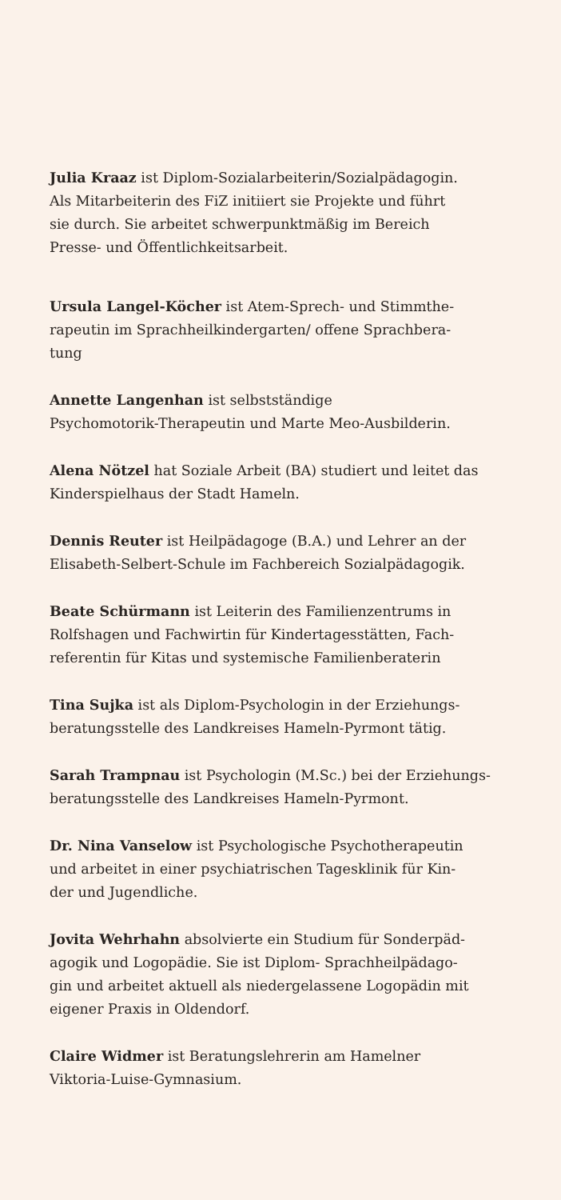Julia Kraaz ist Diplom-Sozialarbeiterin/Sozialpädagogin.
Als Mitarbeiterin des FiZ initiiert sie Projekte und führt
sie durch. Sie arbeitet schwerpunktmäßig im Bereich
Presse- und Öffentlichkeitsarbeit.
Ursula Langel-Köcher ist Atem-Sprech- und Stimmthe-
rapeutin im Sprachheilkindergarten/ offene Sprachbera-
tung
Annette Langenhan ist selbstständige
Psychomotorik-Therapeutin und Marte Meo-Ausbilderin.
Alena Nötzel hat Soziale Arbeit (BA) studiert und leitet das
Kinderspielhaus der Stadt Hameln.
Dennis Reuter ist Heilpädagoge (B.A.) und Lehrer an der
Elisabeth-Selbert-Schule im Fachbereich Sozialpädagogik.
Beate Schürmann ist Leiterin des Familienzentrums in
Rolfshagen und Fachwirtin für Kindertagesstätten, Fach-
referentin für Kitas und systemische Familienberaterin
Tina Sujka ist als Diplom-Psychologin in der Erziehungs-
beratungsstelle des Landkreises Hameln-Pyrmont tätig.
Sarah Trampnau ist Psychologin (M.Sc.) bei der Erziehungs-
beratungsstelle des Landkreises Hameln-Pyrmont.
Dr. Nina Vanselow ist Psychologische Psychotherapeutin
und arbeitet in einer psychiatrischen Tagesklinik für Kin-
der und Jugendliche.
Jovita Wehrhahn absolvierte ein Studium für Sonderpäd-
agogik und Logopädie. Sie ist Diplom- Sprachheilpädago-
gin und arbeitet aktuell als niedergelassene Logopädin mit
eigener Praxis in Oldendorf.
Claire Widmer ist Beratungslehrerin am Hamelner
Viktoria-Luise-Gymnasium.